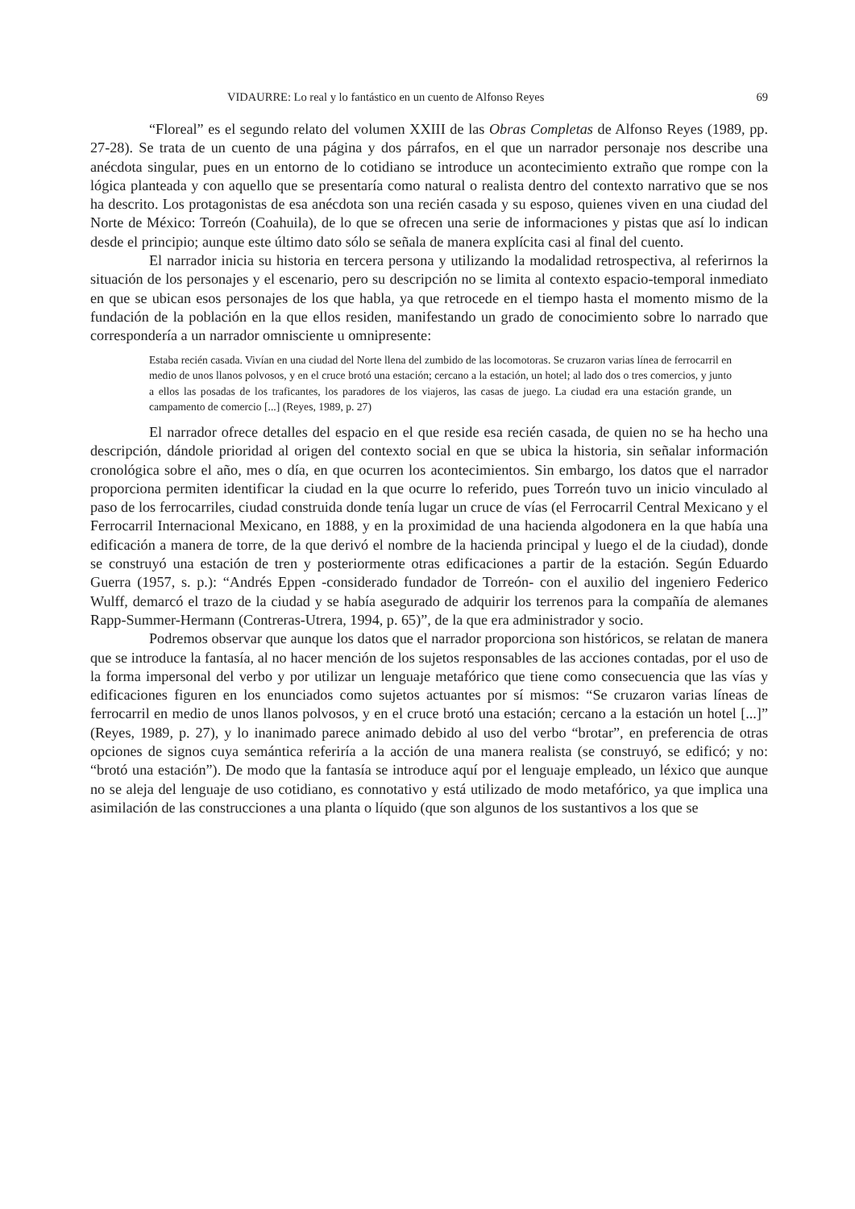VIDAURRE: Lo real y lo fantástico en un cuento de Alfonso Reyes 69
“Floreal” es el segundo relato del volumen XXIII de las Obras Completas de Alfonso Reyes (1989, pp. 27-28). Se trata de un cuento de una página y dos párrafos, en el que un narrador personaje nos describe una anécdota singular, pues en un entorno de lo cotidiano se introduce un acontecimiento extraño que rompe con la lógica planteada y con aquello que se presentaría como natural o realista dentro del contexto narrativo que se nos ha descrito. Los protagonistas de esa anécdota son una recién casada y su esposo, quienes viven en una ciudad del Norte de México: Torreón (Coahuila), de lo que se ofrecen una serie de informaciones y pistas que así lo indican desde el principio; aunque este último dato sólo se señala de manera explícita casi al final del cuento.
El narrador inicia su historia en tercera persona y utilizando la modalidad retrospectiva, al referirnos la situación de los personajes y el escenario, pero su descripción no se limita al contexto espacio-temporal inmediato en que se ubican esos personajes de los que habla, ya que retrocede en el tiempo hasta el momento mismo de la fundación de la población en la que ellos residen, manifestando un grado de conocimiento sobre lo narrado que correspondería a un narrador omnisciente u omnipresente:
Estaba recién casada. Vivían en una ciudad del Norte llena del zumbido de las locomotoras. Se cruzaron varias línea de ferrocarril en medio de unos llanos polvosos, y en el cruce brotó una estación; cercano a la estación, un hotel; al lado dos o tres comercios, y junto a ellos las posadas de los traficantes, los paradores de los viajeros, las casas de juego. La ciudad era una estación grande, un campamento de comercio [...] (Reyes, 1989, p. 27)
El narrador ofrece detalles del espacio en el que reside esa recién casada, de quien no se ha hecho una descripción, dándole prioridad al origen del contexto social en que se ubica la historia, sin señalar información cronológica sobre el año, mes o día, en que ocurren los acontecimientos. Sin embargo, los datos que el narrador proporciona permiten identificar la ciudad en la que ocurre lo referido, pues Torreón tuvo un inicio vinculado al paso de los ferrocarriles, ciudad construida donde tenía lugar un cruce de vías (el Ferrocarril Central Mexicano y el Ferrocarril Internacional Mexicano, en 1888, y en la proximidad de una hacienda algodonera en la que había una edificación a manera de torre, de la que derivó el nombre de la hacienda principal y luego el de la ciudad), donde se construyó una estación de tren y posteriormente otras edificaciones a partir de la estación. Según Eduardo Guerra (1957, s. p.): “Andrés Eppen -considerado fundador de Torreón- con el auxilio del ingeniero Federico Wulff, demarcó el trazo de la ciudad y se había asegurado de adquirir los terrenos para la compañía de alemanes Rapp-Summer-Hermann (Contreras-Utrera, 1994, p. 65)”, de la que era administrador y socio.
Podremos observar que aunque los datos que el narrador proporciona son históricos, se relatan de manera que se introduce la fantasía, al no hacer mención de los sujetos responsables de las acciones contadas, por el uso de la forma impersonal del verbo y por utilizar un lenguaje metafórico que tiene como consecuencia que las vías y edificaciones figuren en los enunciados como sujetos actuantes por sí mismos: “Se cruzaron varias líneas de ferrocarril en medio de unos llanos polvosos, y en el cruce brotó una estación; cercano a la estación un hotel [...]” (Reyes, 1989, p. 27), y lo inanimado parece animado debido al uso del verbo “brotar”, en preferencia de otras opciones de signos cuya semántica referiría a la acción de una manera realista (se construyó, se edificó; y no: “brotó una estación”). De modo que la fantasía se introduce aquí por el lenguaje empleado, un léxico que aunque no se aleja del lenguaje de uso cotidiano, es connotativo y está utilizado de modo metafórico, ya que implica una asimilación de las construcciones a una planta o líquido (que son algunos de los sustantivos a los que se